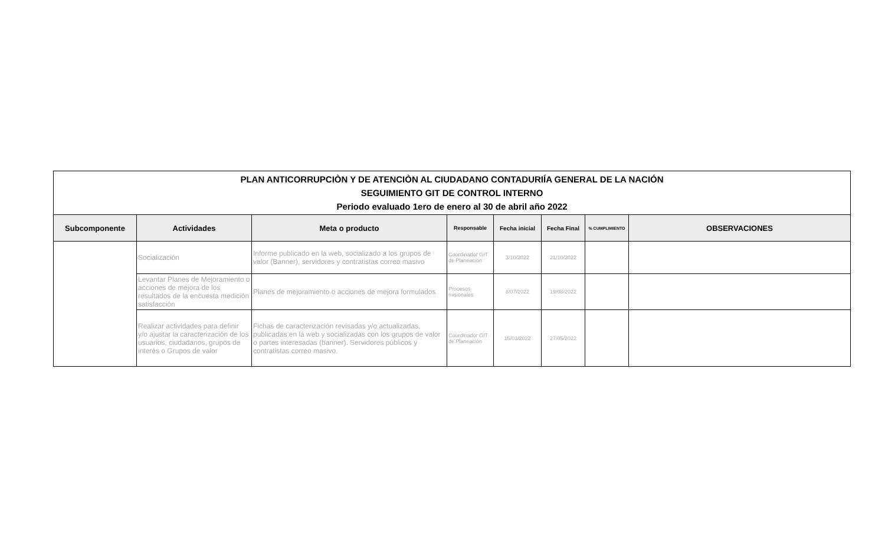| PLAN ANTICORRUPCIÒN Y DE ATENCIÒN AL CIUDADANO CONTADURIÍA GENERAL DE LA NACIÓN SEGUIMIENTO GIT DE CONTROL INTERNO Periodo evaluado 1ero de enero al 30 de abril año 2022 | | | | | | | |
| Subcomponente | Actividades | Meta o producto | Responsable | Fecha inicial | Fecha Final | % CUMPLIMIENTO | OBSERVACIONES |
| | Socialización | Informe publicado en la web, socializado a los grupos de valor (Banner), servidores y contratistas correo masivo | Coordinador GIT de Planeación | 3/10/2022 | 21/10/2022 | | |
| | Levantar Planes de Mejoramiento o acciones de mejora de los resultados de la encuesta medición satisfacción | Planes de mejoramiento o acciones de mejora formulados | Procesos misionales | 8/07/2022 | 19/08/2022 | | |
| | Realizar actividades para definir y/o ajustar la caracterización de los usuarios, ciudadanos, grupos de interés o Grupos de valor | Fichas de caracterización revisadas y/o actualizadas, publicadas en la web y socializadas con los grupos de valor o partes interesadas (banner). Servidores públicos y contratistas correo masivo. | Coordinador GIT de Planeación | 15/03/2022 | 27/05/2022 | | |